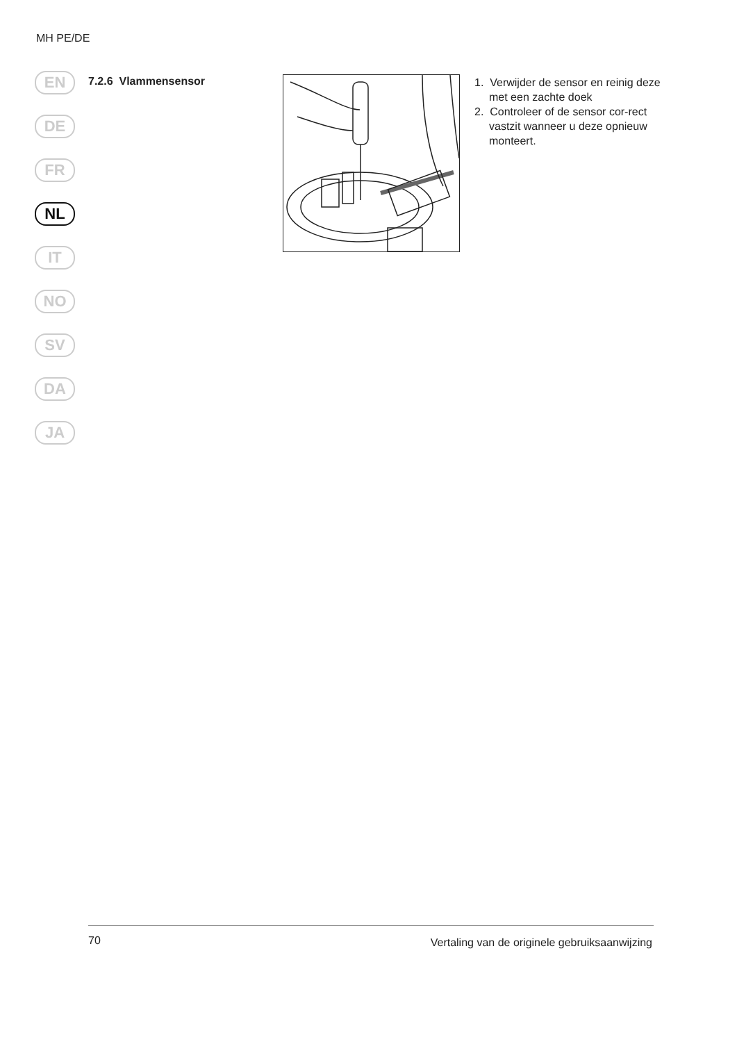MH PE/DE
EN
DE
FR
NL
IT
NO
SV
DA
JA
7.2.6 Vlammensensor
1. Verwijder de sensor en reinig deze met een zachte doek
2. Controleer of de sensor cor-rect vastzit wanneer u deze opnieuw monteert.
70
Vertaling van de originele gebruiksaanwijzing